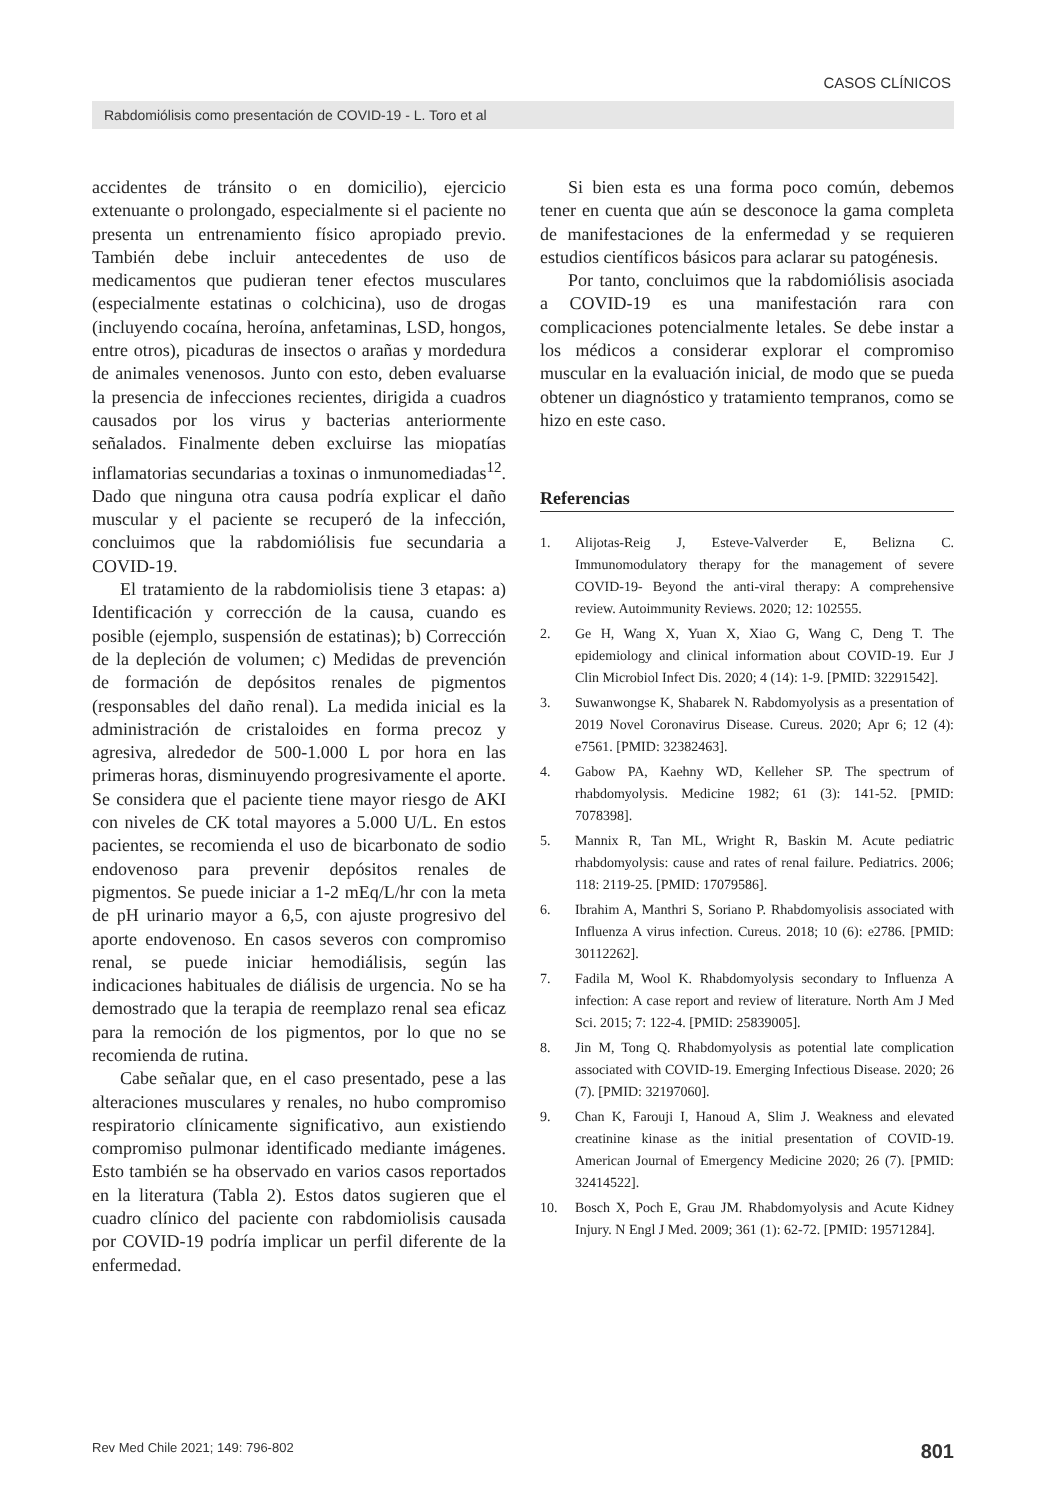CASOS CLÍNICOS
Rabdomiólisis como presentación de COVID-19 - L. Toro et al
accidentes de tránsito o en domicilio), ejercicio extenuante o prolongado, especialmente si el paciente no presenta un entrenamiento físico apropiado previo. También debe incluir antecedentes de uso de medicamentos que pudieran tener efectos musculares (especialmente estatinas o colchicina), uso de drogas (incluyendo cocaína, heroína, anfetaminas, LSD, hongos, entre otros), picaduras de insectos o arañas y mordedura de animales venenosos. Junto con esto, deben evaluarse la presencia de infecciones recientes, dirigida a cuadros causados por los virus y bacterias anteriormente señalados. Finalmente deben excluirse las miopatías inflamatorias secundarias a toxinas o inmunomediadas<sup>12</sup>. Dado que ninguna otra causa podría explicar el daño muscular y el paciente se recuperó de la infección, concluimos que la rabdomiólisis fue secundaria a COVID-19.
El tratamiento de la rabdomiolisis tiene 3 etapas: a) Identificación y corrección de la causa, cuando es posible (ejemplo, suspensión de estatinas); b) Corrección de la depleción de volumen; c) Medidas de prevención de formación de depósitos renales de pigmentos (responsables del daño renal). La medida inicial es la administración de cristaloides en forma precoz y agresiva, alrededor de 500-1.000 L por hora en las primeras horas, disminuyendo progresivamente el aporte. Se considera que el paciente tiene mayor riesgo de AKI con niveles de CK total mayores a 5.000 U/L. En estos pacientes, se recomienda el uso de bicarbonato de sodio endovenoso para prevenir depósitos renales de pigmentos. Se puede iniciar a 1-2 mEq/L/hr con la meta de pH urinario mayor a 6,5, con ajuste progresivo del aporte endovenoso. En casos severos con compromiso renal, se puede iniciar hemodiálisis, según las indicaciones habituales de diálisis de urgencia. No se ha demostrado que la terapia de reemplazo renal sea eficaz para la remoción de los pigmentos, por lo que no se recomienda de rutina.
Cabe señalar que, en el caso presentado, pese a las alteraciones musculares y renales, no hubo compromiso respiratorio clínicamente significativo, aun existiendo compromiso pulmonar identificado mediante imágenes. Esto también se ha observado en varios casos reportados en la literatura (Tabla 2). Estos datos sugieren que el cuadro clínico del paciente con rabdomiolisis causada por COVID-19 podría implicar un perfil diferente de la enfermedad.
Si bien esta es una forma poco común, debemos tener en cuenta que aún se desconoce la gama completa de manifestaciones de la enfermedad y se requieren estudios científicos básicos para aclarar su patogénesis.
Por tanto, concluimos que la rabdomiólisis asociada a COVID-19 es una manifestación rara con complicaciones potencialmente letales. Se debe instar a los médicos a considerar explorar el compromiso muscular en la evaluación inicial, de modo que se pueda obtener un diagnóstico y tratamiento tempranos, como se hizo en este caso.
Referencias
1. Alijotas-Reig J, Esteve-Valverder E, Belizna C. Immunomodulatory therapy for the management of severe COVID-19- Beyond the anti-viral therapy: A comprehensive review. Autoimmunity Reviews. 2020; 12: 102555.
2. Ge H, Wang X, Yuan X, Xiao G, Wang C, Deng T. The epidemiology and clinical information about COVID-19. Eur J Clin Microbiol Infect Dis. 2020; 4 (14): 1-9. [PMID: 32291542].
3. Suwanwongse K, Shabarek N. Rabdomyolysis as a presentation of 2019 Novel Coronavirus Disease. Cureus. 2020; Apr 6; 12 (4): e7561. [PMID: 32382463].
4. Gabow PA, Kaehny WD, Kelleher SP. The spectrum of rhabdomyolysis. Medicine 1982; 61 (3): 141-52. [PMID: 7078398].
5. Mannix R, Tan ML, Wright R, Baskin M. Acute pediatric rhabdomyolysis: cause and rates of renal failure. Pediatrics. 2006; 118: 2119-25. [PMID: 17079586].
6. Ibrahim A, Manthri S, Soriano P. Rhabdomyolisis associated with Influenza A virus infection. Cureus. 2018; 10 (6): e2786. [PMID: 30112262].
7. Fadila M, Wool K. Rhabdomyolysis secondary to Influenza A infection: A case report and review of literature. North Am J Med Sci. 2015; 7: 122-4. [PMID: 25839005].
8. Jin M, Tong Q. Rhabdomyolysis as potential late complication associated with COVID-19. Emerging Infectious Disease. 2020; 26 (7). [PMID: 32197060].
9. Chan K, Farouji I, Hanoud A, Slim J. Weakness and elevated creatinine kinase as the initial presentation of COVID-19. American Journal of Emergency Medicine 2020; 26 (7). [PMID: 32414522].
10. Bosch X, Poch E, Grau JM. Rhabdomyolysis and Acute Kidney Injury. N Engl J Med. 2009; 361 (1): 62-72. [PMID: 19571284].
Rev Med Chile 2021; 149: 796-802 801